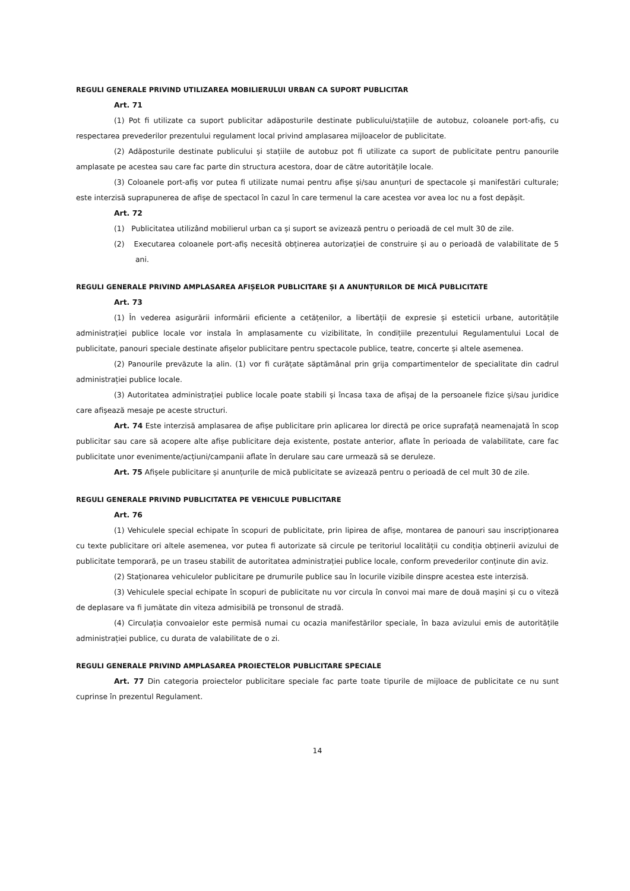REGULI GENERALE PRIVIND UTILIZAREA MOBILIERULUI URBAN CA SUPORT PUBLICITAR
Art. 71
(1) Pot fi utilizate ca suport publicitar adăposturile destinate publicului/stațiile de autobuz, coloanele port-afiș, cu respectarea prevederilor prezentului regulament local privind amplasarea mijloacelor de publicitate.
(2) Adăposturile destinate publicului și stațiile de autobuz pot fi utilizate ca suport de publicitate pentru panourile amplasate pe acestea sau care fac parte din structura acestora, doar de către autoritățile locale.
(3) Coloanele port-afiș vor putea fi utilizate numai pentru afișe și/sau anunțuri de spectacole și manifestări culturale; este interzisă suprapunerea de afișe de spectacol în cazul în care termenul la care acestea vor avea loc nu a fost depășit.
Art. 72
(1) Publicitatea utilizând mobilierul urban ca și suport se avizează pentru o perioadă de cel mult 30 de zile.
(2) Executarea coloanele port-afiș necesită obținerea autorizației de construire și au o perioadă de valabilitate de 5 ani.
REGULI GENERALE PRIVIND AMPLASAREA AFIȘELOR PUBLICITARE ȘI A ANUNȚURILOR DE MICĂ PUBLICITATE
Art. 73
(1) În vederea asigurării informării eficiente a cetățenilor, a libertății de expresie și esteticii urbane, autoritățile administrației publice locale vor instala în amplasamente cu vizibilitate, în condițiile prezentului Regulamentului Local de publicitate, panouri speciale destinate afișelor publicitare pentru spectacole publice, teatre, concerte și altele asemenea.
(2) Panourile prevăzute la alin. (1) vor fi curățate săptămânal prin grija compartimentelor de specialitate din cadrul administrației publice locale.
(3) Autoritatea administrației publice locale poate stabili și încasa taxa de afișaj de la persoanele fizice și/sau juridice care afișează mesaje pe aceste structuri.
Art. 74 Este interzisă amplasarea de afișe publicitare prin aplicarea lor directă pe orice suprafață neamenajată în scop publicitar sau care să acopere alte afișe publicitare deja existente, postate anterior, aflate în perioada de valabilitate, care fac publicitate unor evenimente/acțiuni/campanii aflate în derulare sau care urmează să se deruleze.
Art. 75 Afișele publicitare și anunțurile de mică publicitate se avizează pentru o perioadă de cel mult 30 de zile.
REGULI GENERALE PRIVIND PUBLICITATEA PE VEHICULE PUBLICITARE
Art. 76
(1) Vehiculele special echipate în scopuri de publicitate, prin lipirea de afișe, montarea de panouri sau inscripționarea cu texte publicitare ori altele asemenea, vor putea fi autorizate să circule pe teritoriul localității cu condiția obținerii avizului de publicitate temporară, pe un traseu stabilit de autoritatea administrației publice locale, conform prevederilor conținute din aviz.
(2) Staționarea vehiculelor publicitare pe drumurile publice sau în locurile vizibile dinspre acestea este interzisă.
(3) Vehiculele special echipate în scopuri de publicitate nu vor circula în convoi mai mare de două mașini și cu o viteză de deplasare va fi jumătate din viteza admisibilă pe tronsonul de stradă.
(4) Circulația convoaielor este permisă numai cu ocazia manifestărilor speciale, în baza avizului emis de autoritățile administrației publice, cu durata de valabilitate de o zi.
REGULI GENERALE PRIVIND AMPLASAREA PROIECTELOR PUBLICITARE SPECIALE
Art. 77 Din categoria proiectelor publicitare speciale fac parte toate tipurile de mijloace de publicitate ce nu sunt cuprinse în prezentul Regulament.
14